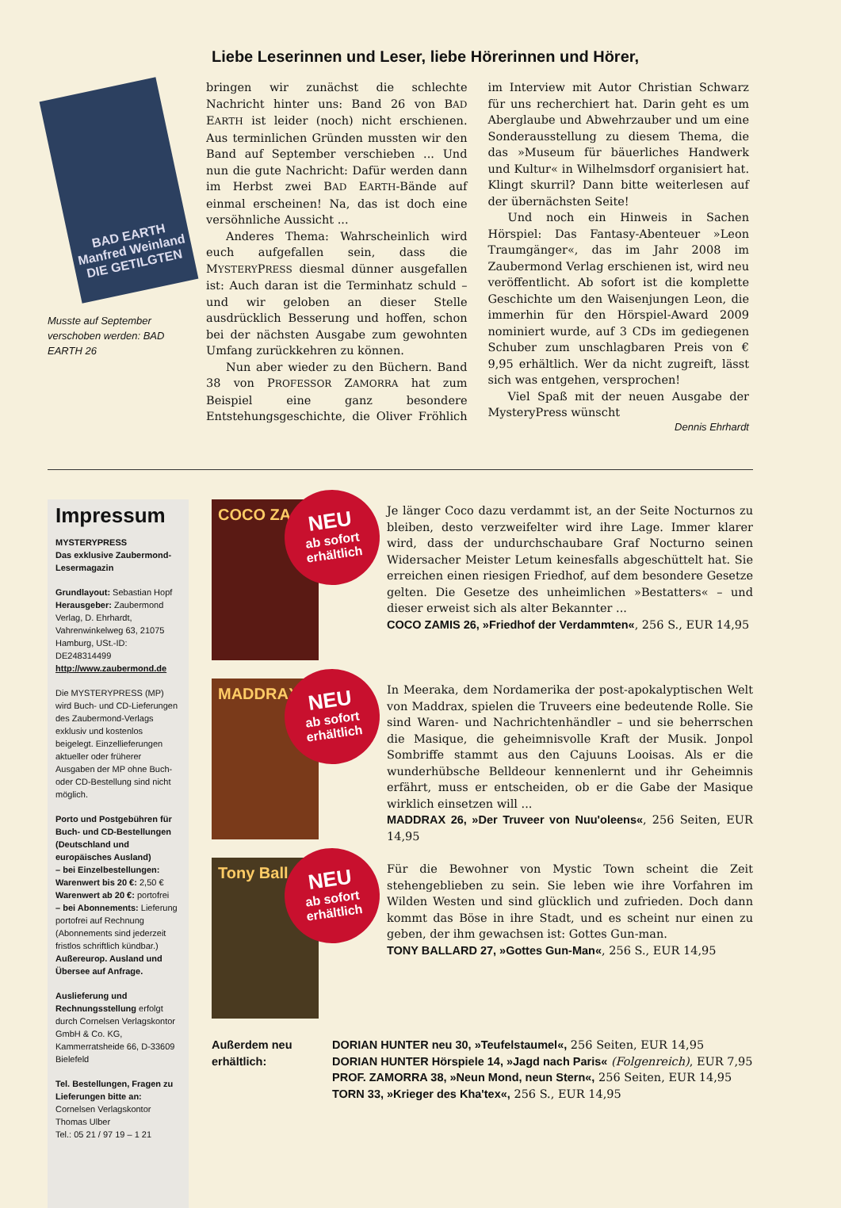Liebe Leserinnen und Leser, liebe Hörerinnen und Hörer,
BAD EARTH
Manfred Weinland
DIE GETILGTEN
Musste auf September verschoben werden: BAD EARTH 26
bringen wir zunächst die schlechte Nachricht hinter uns: Band 26 von BAD EARTH ist leider (noch) nicht erschienen. Aus terminlichen Gründen mussten wir den Band auf September verschieben ... Und nun die gute Nachricht: Dafür werden dann im Herbst zwei BAD EARTH-Bände auf einmal erscheinen! Na, das ist doch eine versöhnliche Aussicht ...
Anderes Thema: Wahrscheinlich wird euch aufgefallen sein, dass die MYSTERYPRESS diesmal dünner ausgefallen ist: Auch daran ist die Terminhatz schuld – und wir geloben an dieser Stelle ausdrücklich Besserung und hoffen, schon bei der nächsten Ausgabe zum gewohnten Umfang zurückkehren zu können.
Nun aber wieder zu den Büchern. Band 38 von PROFESSOR ZAMORRA hat zum Beispiel eine ganz besondere Entstehungsgeschichte, die Oliver Fröhlich im Interview mit Autor Christian Schwarz für uns recherchiert hat. Darin geht es um Aberglaube und Abwehrzauber und um eine Sonderausstellung zu diesem Thema, die das »Museum für bäuerliches Handwerk und Kultur« in Wilhelmsdorf organisiert hat. Klingt skurril? Dann bitte weiterlesen auf der übernächsten Seite!
Und noch ein Hinweis in Sachen Hörspiel: Das Fantasy-Abenteuer »Leon Traumgänger«, das im Jahr 2008 im Zaubermond Verlag erschienen ist, wird neu veröffentlicht. Ab sofort ist die komplette Geschichte um den Waisenjungen Leon, die immerhin für den Hörspiel-Award 2009 nominiert wurde, auf 3 CDs im gediegenen Schuber zum unschlagbaren Preis von € 9,95 erhältlich. Wer da nicht zugreift, lässt sich was entgehen, versprochen!
Viel Spaß mit der neuen Ausgabe der MysteryPress wünscht
Dennis Ehrhardt
Impressum
MYSTERYPRESS
Das exklusive Zaubermond-Lesermagazin
Grundlayout: Sebastian Hopf
Herausgeber: Zaubermond Verlag, D. Ehrhardt, Vahrenwinkelweg 63, 21075 Hamburg, USt.-ID: DE248314499
http://www.zaubermond.de
Die MYSTERYPRESS (MP) wird Buch- und CD-Lieferungen des Zaubermond-Verlags exklusiv und kostenlos beigelegt. Einzellieferungen aktueller oder früherer Ausgaben der MP ohne Buch- oder CD-Bestellung sind nicht möglich.
Porto und Postgebühren für Buch- und CD-Bestellungen (Deutschland und europäisches Ausland)
– bei Einzelbestellungen:
Warenwert bis 20 €: 2,50 €
Warenwert ab 20 €: portofrei
– bei Abonnements: Lieferung portofrei auf Rechnung (Abonnements sind jederzeit fristlos schriftlich kündbar.)
Außereurop. Ausland und Übersee auf Anfrage.
Auslieferung und Rechnungsstellung erfolgt durch Cornelsen Verlagskontor GmbH & Co. KG, Kammerratsheide 66, D-33609 Bielefeld
Tel. Bestellungen, Fragen zu Lieferungen bitte an:
Cornelsen Verlagskontor
Thomas Ulber
Tel.: 05 21 / 97 19 – 1 21
COCO ZA
NEU
ab sofort erhältlich
Je länger Coco dazu verdammt ist, an der Seite Nocturnos zu bleiben, desto verzweifelter wird ihre Lage. Immer klarer wird, dass der undurchschaubare Graf Nocturno seinen Widersacher Meister Letum keinesfalls abgeschüttelt hat. Sie erreichen einen riesigen Friedhof, auf dem besondere Gesetze gelten. Die Gesetze des unheimlichen »Bestatters« – und dieser erweist sich als alter Bekannter ...
COCO ZAMIS 26, »Friedhof der Verdammten«, 256 S., EUR 14,95
MADDRAX
NEU
ab sofort erhältlich
In Meeraka, dem Nordamerika der post-apokalyptischen Welt von Maddrax, spielen die Truveers eine bedeutende Rolle. Sie sind Waren- und Nachrichtenhändler – und sie beherrschen die Masique, die geheimnisvolle Kraft der Musik. Jonpol Sombriffe stammt aus den Cajuuns Looisas. Als er die wunderhübsche Belldeour kennenlernt und ihr Geheimnis erfährt, muss er entscheiden, ob er die Gabe der Masique wirklich einsetzen will ...
MADDRAX 26, »Der Truveer von Nuu'oleens«, 256 Seiten, EUR 14,95
Tony Ball
NEU
ab sofort erhältlich
Für die Bewohner von Mystic Town scheint die Zeit stehengeblieben zu sein. Sie leben wie ihre Vorfahren im Wilden Westen und sind glücklich und zufrieden. Doch dann kommt das Böse in ihre Stadt, und es scheint nur einen zu geben, der ihm gewachsen ist: Gottes Gun-man.
TONY BALLARD 27, »Gottes Gun-Man«, 256 S., EUR 14,95
Außerdem neu erhältlich:
DORIAN HUNTER neu 30, »Teufelstaumel«, 256 Seiten, EUR 14,95
DORIAN HUNTER Hörspiele 14, »Jagd nach Paris« (Folgenreich), EUR 7,95
PROF. ZAMORRA 38, »Neun Mond, neun Stern«, 256 Seiten, EUR 14,95
TORN 33, »Krieger des Kha'tex«, 256 S., EUR 14,95